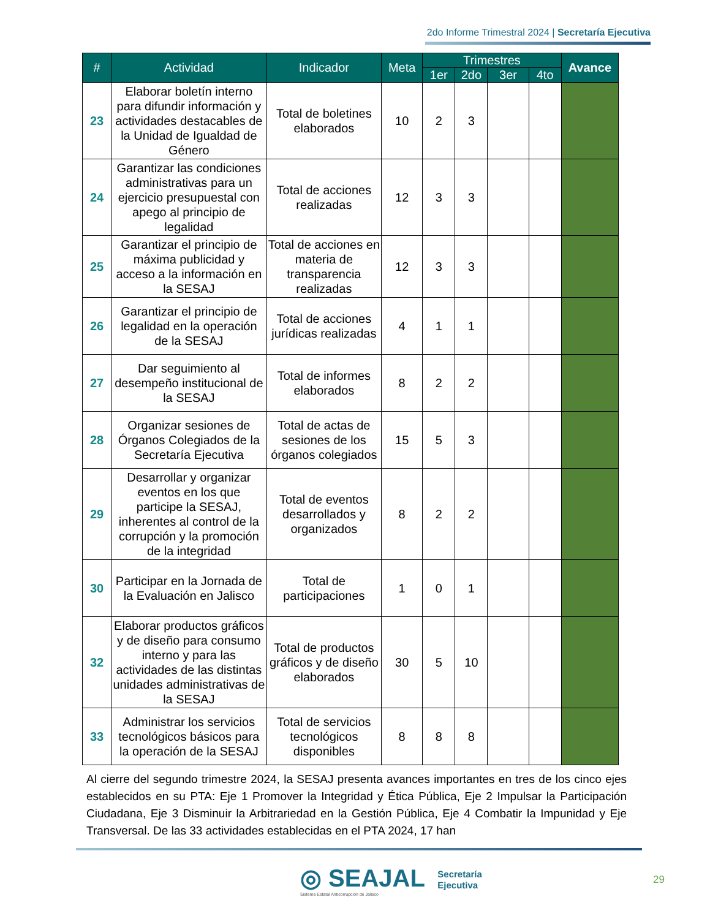2do Informe Trimestral 2024 | Secretaría Ejecutiva
| # | Actividad | Indicador | Meta | Trimestres | | | | Avance |
| --- | --- | --- | --- | --- | --- | --- | --- | --- |
| | | | | 1er | 2do | 3er | 4to | |
| 23 | Elaborar boletín interno para difundir información y actividades destacables de la Unidad de Igualdad de Género | Total de boletines elaborados | 10 | 2 | 3 | | | |
| 24 | Garantizar las condiciones administrativas para un ejercicio presupuestal con apego al principio de legalidad | Total de acciones realizadas | 12 | 3 | 3 | | | |
| 25 | Garantizar el principio de máxima publicidad y acceso a la información en la SESAJ | Total de acciones en materia de transparencia realizadas | 12 | 3 | 3 | | | |
| 26 | Garantizar el principio de legalidad en la operación de la SESAJ | Total de acciones jurídicas realizadas | 4 | 1 | 1 | | | |
| 27 | Dar seguimiento al desempeño institucional de la SESAJ | Total de informes elaborados | 8 | 2 | 2 | | | |
| 28 | Organizar sesiones de Órganos Colegiados de la Secretaría Ejecutiva | Total de actas de sesiones de los órganos colegiados | 15 | 5 | 3 | | | |
| 29 | Desarrollar y organizar eventos en los que participe la SESAJ, inherentes al control de la corrupción y la promoción de la integridad | Total de eventos desarrollados y organizados | 8 | 2 | 2 | | | |
| 30 | Participar en la Jornada de la Evaluación en Jalisco | Total de participaciones | 1 | 0 | 1 | | | |
| 32 | Elaborar productos gráficos y de diseño para consumo interno y para las actividades de las distintas unidades administrativas de la SESAJ | Total de productos gráficos y de diseño elaborados | 30 | 5 | 10 | | | |
| 33 | Administrar los servicios tecnológicos básicos para la operación de la SESAJ | Total de servicios tecnológicos disponibles | 8 | 8 | 8 | | | |
Al cierre del segundo trimestre 2024, la SESAJ presenta avances importantes en tres de los cinco ejes establecidos en su PTA: Eje 1 Promover la Integridad y Ética Pública, Eje 2 Impulsar la Participación Ciudadana, Eje 3 Disminuir la Arbitrariedad en la Gestión Pública, Eje 4 Combatir la Impunidad y Eje Transversal. De las 33 actividades establecidas en el PTA 2024, 17 han
◎ SEAJAL Secretaría
Ejecutiva
Sistema Estatal Anticorrupción de Jalisco
29